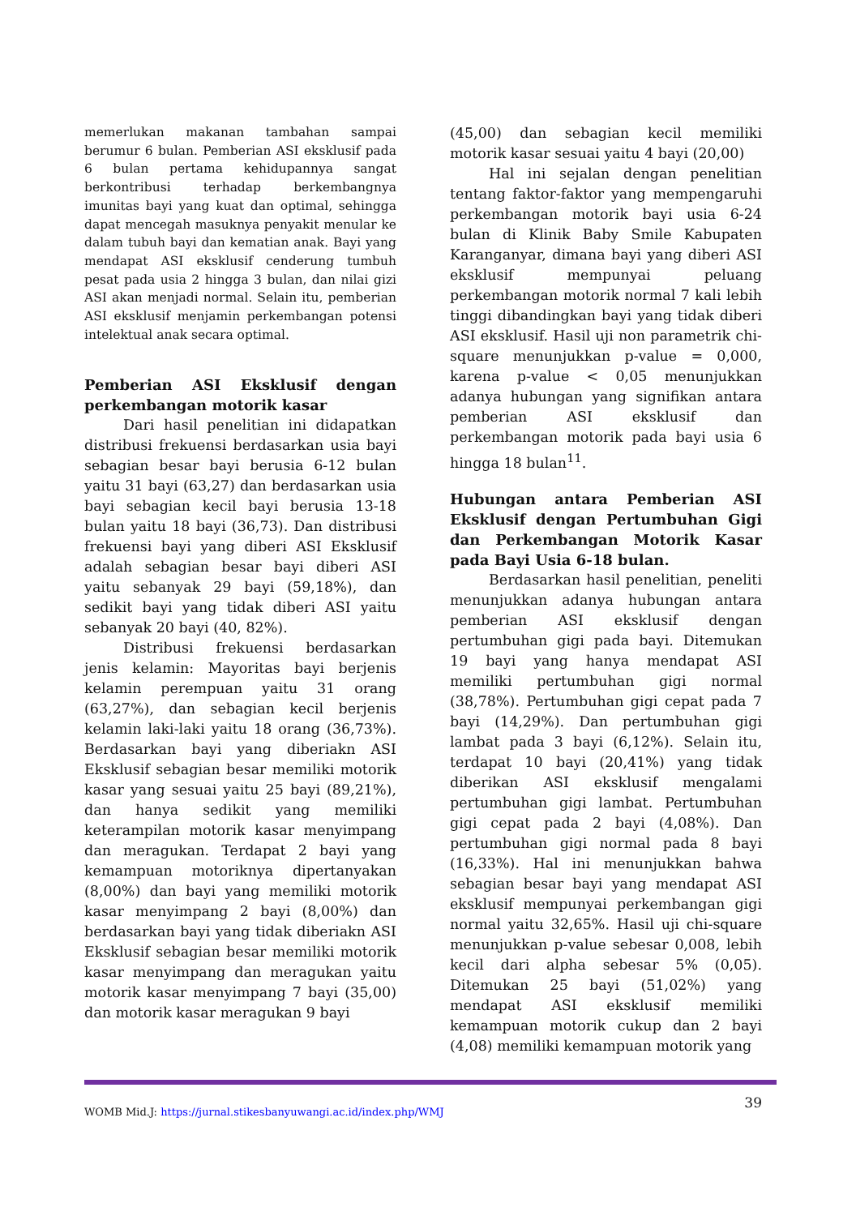memerlukan makanan tambahan sampai berumur 6 bulan. Pemberian ASI eksklusif pada 6 bulan pertama kehidupannya sangat berkontribusi terhadap berkembangnya imunitas bayi yang kuat dan optimal, sehingga dapat mencegah masuknya penyakit menular ke dalam tubuh bayi dan kematian anak. Bayi yang mendapat ASI eksklusif cenderung tumbuh pesat pada usia 2 hingga 3 bulan, dan nilai gizi ASI akan menjadi normal. Selain itu, pemberian ASI eksklusif menjamin perkembangan potensi intelektual anak secara optimal.
Pemberian ASI Eksklusif dengan perkembangan motorik kasar
Dari hasil penelitian ini didapatkan distribusi frekuensi berdasarkan usia bayi sebagian besar bayi berusia 6-12 bulan yaitu 31 bayi (63,27) dan berdasarkan usia bayi sebagian kecil bayi berusia 13-18 bulan yaitu 18 bayi (36,73). Dan distribusi frekuensi bayi yang diberi ASI Eksklusif adalah sebagian besar bayi diberi ASI yaitu sebanyak 29 bayi (59,18%), dan sedikit bayi yang tidak diberi ASI yaitu sebanyak 20 bayi (40, 82%).
Distribusi frekuensi berdasarkan jenis kelamin: Mayoritas bayi berjenis kelamin perempuan yaitu 31 orang (63,27%), dan sebagian kecil berjenis kelamin laki-laki yaitu 18 orang (36,73%). Berdasarkan bayi yang diberiakn ASI Eksklusif sebagian besar memiliki motorik kasar yang sesuai yaitu 25 bayi (89,21%), dan hanya sedikit yang memiliki keterampilan motorik kasar menyimpang dan meragukan. Terdapat 2 bayi yang kemampuan motoriknya dipertanyakan (8,00%) dan bayi yang memiliki motorik kasar menyimpang 2 bayi (8,00%) dan berdasarkan bayi yang tidak diberiakn ASI Eksklusif sebagian besar memiliki motorik kasar menyimpang dan meragukan yaitu motorik kasar menyimpang 7 bayi (35,00) dan motorik kasar meragukan 9 bayi
(45,00) dan sebagian kecil memiliki motorik kasar sesuai yaitu 4 bayi (20,00)
Hal ini sejalan dengan penelitian tentang faktor-faktor yang mempengaruhi perkembangan motorik bayi usia 6-24 bulan di Klinik Baby Smile Kabupaten Karanganyar, dimana bayi yang diberi ASI eksklusif mempunyai peluang perkembangan motorik normal 7 kali lebih tinggi dibandingkan bayi yang tidak diberi ASI eksklusif. Hasil uji non parametrik chi-square menunjukkan p-value = 0,000, karena p-value < 0,05 menunjukkan adanya hubungan yang signifikan antara pemberian ASI eksklusif dan perkembangan motorik pada bayi usia 6 hingga 18 bulan<sup>11</sup>.
Hubungan antara Pemberian ASI Eksklusif dengan Pertumbuhan Gigi dan Perkembangan Motorik Kasar pada Bayi Usia 6-18 bulan.
Berdasarkan hasil penelitian, peneliti menunjukkan adanya hubungan antara pemberian ASI eksklusif dengan pertumbuhan gigi pada bayi. Ditemukan 19 bayi yang hanya mendapat ASI memiliki pertumbuhan gigi normal (38,78%). Pertumbuhan gigi cepat pada 7 bayi (14,29%). Dan pertumbuhan gigi lambat pada 3 bayi (6,12%). Selain itu, terdapat 10 bayi (20,41%) yang tidak diberikan ASI eksklusif mengalami pertumbuhan gigi lambat. Pertumbuhan gigi cepat pada 2 bayi (4,08%). Dan pertumbuhan gigi normal pada 8 bayi (16,33%). Hal ini menunjukkan bahwa sebagian besar bayi yang mendapat ASI eksklusif mempunyai perkembangan gigi normal yaitu 32,65%. Hasil uji chi-square menunjukkan p-value sebesar 0,008, lebih kecil dari alpha sebesar 5% (0,05). Ditemukan 25 bayi (51,02%) yang mendapat ASI eksklusif memiliki kemampuan motorik cukup dan 2 bayi (4,08) memiliki kemampuan motorik yang
WOMB Mid.J: https://jurnal.stikesbanyuwangi.ac.id/index.php/WMJ 39